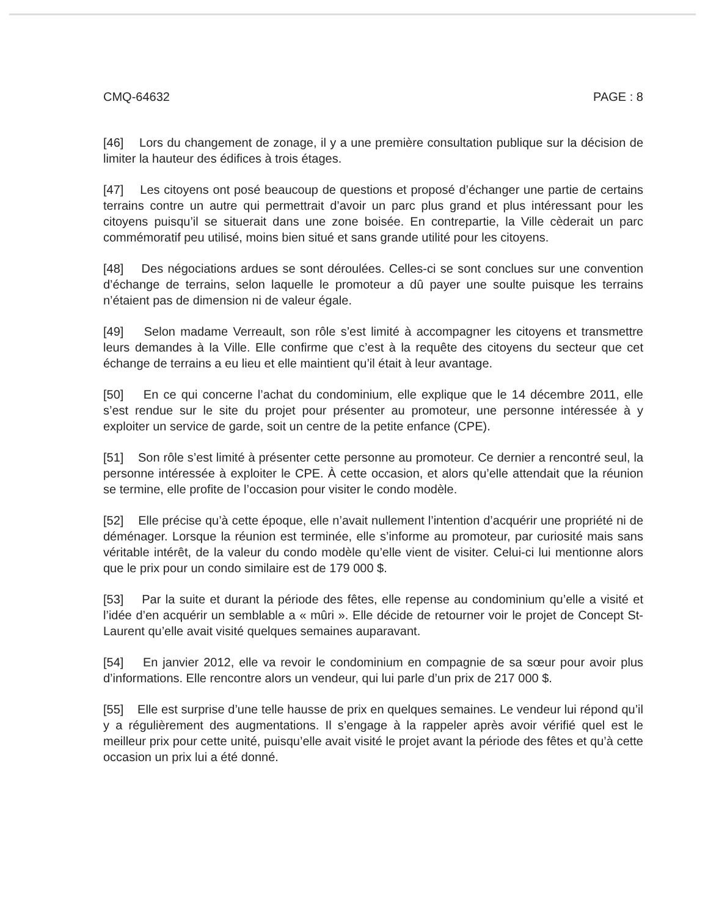CMQ-64632 PAGE : 8
[46] Lors du changement de zonage, il y a une première consultation publique sur la décision de limiter la hauteur des édifices à trois étages.
[47] Les citoyens ont posé beaucoup de questions et proposé d’échanger une partie de certains terrains contre un autre qui permettrait d’avoir un parc plus grand et plus intéressant pour les citoyens puisqu’il se situerait dans une zone boisée. En contrepartie, la Ville cèderait un parc commémoratif peu utilisé, moins bien situé et sans grande utilité pour les citoyens.
[48] Des négociations ardues se sont déroulées. Celles-ci se sont conclues sur une convention d’échange de terrains, selon laquelle le promoteur a dû payer une soulte puisque les terrains n’étaient pas de dimension ni de valeur égale.
[49] Selon madame Verreault, son rôle s’est limité à accompagner les citoyens et transmettre leurs demandes à la Ville. Elle confirme que c’est à la requête des citoyens du secteur que cet échange de terrains a eu lieu et elle maintient qu’il était à leur avantage.
[50] En ce qui concerne l’achat du condominium, elle explique que le 14 décembre 2011, elle s’est rendue sur le site du projet pour présenter au promoteur, une personne intéressée à y exploiter un service de garde, soit un centre de la petite enfance (CPE).
[51] Son rôle s’est limité à présenter cette personne au promoteur. Ce dernier a rencontré seul, la personne intéressée à exploiter le CPE. À cette occasion, et alors qu’elle attendait que la réunion se termine, elle profite de l’occasion pour visiter le condo modèle.
[52] Elle précise qu’à cette époque, elle n’avait nullement l’intention d’acquérir une propriété ni de déménager. Lorsque la réunion est terminée, elle s’informe au promoteur, par curiosité mais sans véritable intérêt, de la valeur du condo modèle qu’elle vient de visiter. Celui-ci lui mentionne alors que le prix pour un condo similaire est de 179 000 $.
[53] Par la suite et durant la période des fêtes, elle repense au condominium qu’elle a visité et l’idée d’en acquérir un semblable a « mûri ». Elle décide de retourner voir le projet de Concept St-Laurent qu’elle avait visité quelques semaines auparavant.
[54] En janvier 2012, elle va revoir le condominium en compagnie de sa sœur pour avoir plus d’informations. Elle rencontre alors un vendeur, qui lui parle d’un prix de 217 000 $.
[55] Elle est surprise d’une telle hausse de prix en quelques semaines. Le vendeur lui répond qu’il y a régulièrement des augmentations. Il s’engage à la rappeler après avoir vérifié quel est le meilleur prix pour cette unité, puisqu’elle avait visité le projet avant la période des fêtes et qu’à cette occasion un prix lui a été donné.